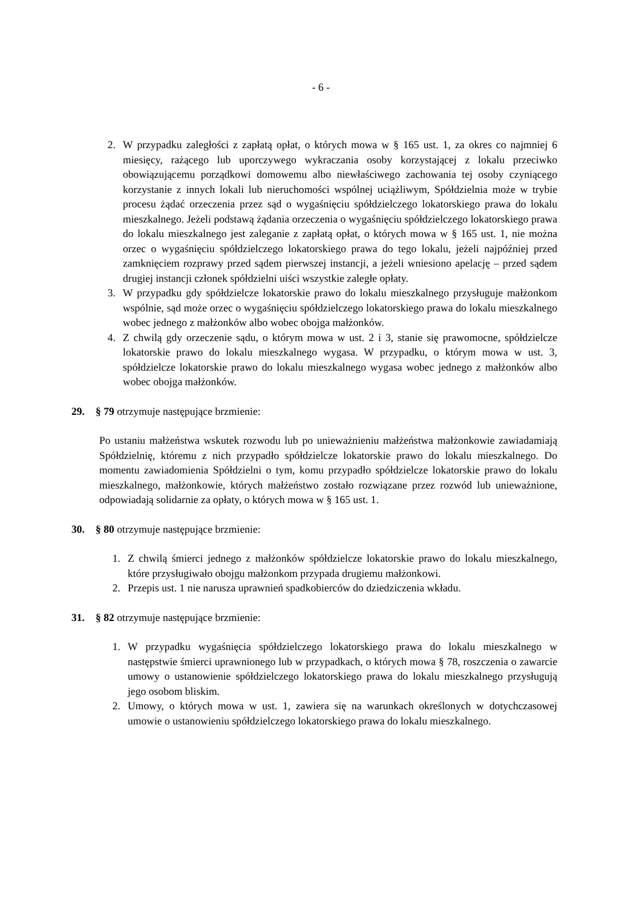- 6 -
2. W przypadku zaległości z zapłatą opłat, o których mowa w § 165 ust. 1, za okres co najmniej 6 miesięcy, rażącego lub uporczywego wykraczania osoby korzystającej z lokalu przeciwko obowiązującemu porządkowi domowemu albo niewłaściwego zachowania tej osoby czyniącego korzystanie z innych lokali lub nieruchomości wspólnej uciążliwym, Spółdzielnia może w trybie procesu żądać orzeczenia przez sąd o wygaśnięciu spółdzielczego lokatorskiego prawa do lokalu mieszkalnego. Jeżeli podstawą żądania orzeczenia o wygaśnięciu spółdzielczego lokatorskiego prawa do lokalu mieszkalnego jest zaleganie z zapłatą opłat, o których mowa w § 165 ust. 1, nie można orzec o wygaśnięciu spółdzielczego lokatorskiego prawa do tego lokalu, jeżeli najpóźniej przed zamknięciem rozprawy przed sądem pierwszej instancji, a jeżeli wniesiono apelację – przed sądem drugiej instancji członek spółdzielni uiści wszystkie zaległe opłaty.
3. W przypadku gdy spółdzielcze lokatorskie prawo do lokalu mieszkalnego przysługuje małżonkom wspólnie, sąd może orzec o wygaśnięciu spółdzielczego lokatorskiego prawa do lokalu mieszkalnego wobec jednego z małżonków albo wobec obojga małżonków.
4. Z chwilą gdy orzeczenie sądu, o którym mowa w ust. 2 i 3, stanie się prawomocne, spółdzielcze lokatorskie prawo do lokalu mieszkalnego wygasa. W przypadku, o którym mowa w ust. 3, spółdzielcze lokatorskie prawo do lokalu mieszkalnego wygasa wobec jednego z małżonków albo wobec obojga małżonków.
29. § 79 otrzymuje następujące brzmienie:
Po ustaniu małżeństwa wskutek rozwodu lub po unieważnieniu małżeństwa małżonkowie zawiadamiają Spółdzielnię, któremu z nich przypadło spółdzielcze lokatorskie prawo do lokalu mieszkalnego. Do momentu zawiadomienia Spółdzielni o tym, komu przypadło spółdzielcze lokatorskie prawo do lokalu mieszkalnego, małżonkowie, których małżeństwo zostało rozwiązane przez rozwód lub unieważnione, odpowiadają solidarnie za opłaty, o których mowa w § 165 ust. 1.
30. § 80 otrzymuje następujące brzmienie:
1. Z chwilą śmierci jednego z małżonków spółdzielcze lokatorskie prawo do lokalu mieszkalnego, które przysługiwało obojgu małżonkom przypada drugiemu małżonkowi.
2. Przepis ust. 1 nie narusza uprawnień spadkobierców do dziedziczenia wkładu.
31. § 82 otrzymuje następujące brzmienie:
1. W przypadku wygaśnięcia spółdzielczego lokatorskiego prawa do lokalu mieszkalnego w następstwie śmierci uprawnionego lub w przypadkach, o których mowa § 78, roszczenia o zawarcie umowy o ustanowienie spółdzielczego lokatorskiego prawa do lokalu mieszkalnego przysługują jego osobom bliskim.
2. Umowy, o których mowa w ust. 1, zawiera się na warunkach określonych w dotychczasowej umowie o ustanowieniu spółdzielczego lokatorskiego prawa do lokalu mieszkalnego.